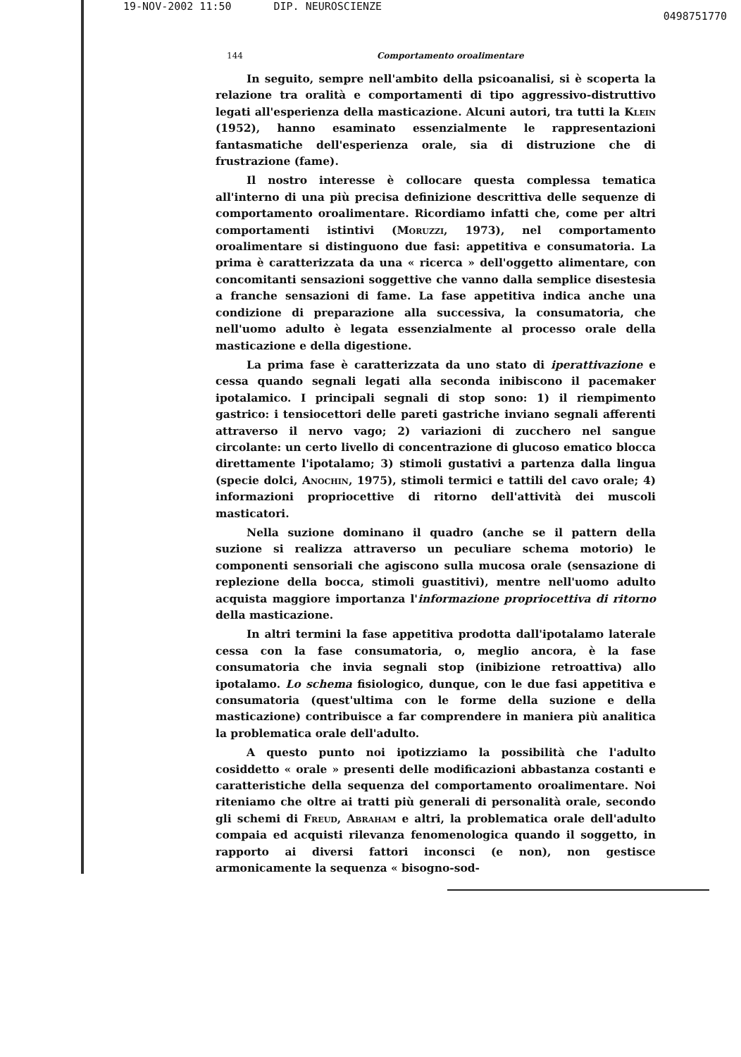19-NOV-2002 11:50 DIP. NEUROSCIENZE 0498751770
144 Comportamento oroalimentare
In seguito, sempre nell'ambito della psicoanalisi, si è scoperta la relazione tra oralità e comportamenti di tipo aggressivo-distruttivo legati all'esperienza della masticazione. Alcuni autori, tra tutti la Klein (1952), hanno esaminato essenzialmente le rappresentazioni fantasmatiche dell'esperienza orale, sia di distruzione che di frustrazione (fame).
Il nostro interesse è collocare questa complessa tematica all'interno di una più precisa definizione descrittiva delle sequenze di comportamento oroalimentare. Ricordiamo infatti che, come per altri comportamenti istintivi (Moruzzi, 1973), nel comportamento oroalimentare si distinguono due fasi: appetitiva e consumatoria. La prima è caratterizzata da una « ricerca » dell'oggetto alimentare, con concomitanti sensazioni soggettive che vanno dalla semplice disestesia a franche sensazioni di fame. La fase appetitiva indica anche una condizione di preparazione alla successiva, la consumatoria, che nell'uomo adulto è legata essenzialmente al processo orale della masticazione e della digestione.
La prima fase è caratterizzata da uno stato di iperattivazione e cessa quando segnali legati alla seconda inibiscono il pacemaker ipotalamico. I principali segnali di stop sono: 1) il riempimento gastrico: i tensiocettori delle pareti gastriche inviano segnali afferenti attraverso il nervo vago; 2) variazioni di zucchero nel sangue circolante: un certo livello di concentrazione di glucoso ematico blocca direttamente l'ipotalamo; 3) stimoli gustativi a partenza dalla lingua (specie dolci, Anochin, 1975), stimoli termici e tattili del cavo orale; 4) informazioni propriocettive di ritorno dell'attività dei muscoli masticatori.
Nella suzione dominano il quadro (anche se il pattern della suzione si realizza attraverso un peculiare schema motorio) le componenti sensoriali che agiscono sulla mucosa orale (sensazione di replezione della bocca, stimoli guastitivi), mentre nell'uomo adulto acquista maggiore importanza l'informazione propriocettiva di ritorno della masticazione.
In altri termini la fase appetitiva prodotta dall'ipotalamo laterale cessa con la fase consumatoria, o, meglio ancora, è la fase consumatoria che invia segnali stop (inibizione retroattiva) allo ipotalamo. Lo schema fisiologico, dunque, con le due fasi appetitiva e consumatoria (quest'ultima con le forme della suzione e della masticazione) contribuisce a far comprendere in maniera più analitica la problematica orale dell'adulto.
A questo punto noi ipotizziamo la possibilità che l'adulto cosiddetto « orale » presenti delle modificazioni abbastanza costanti e caratteristiche della sequenza del comportamento oroalimentare. Noi riteniamo che oltre ai tratti più generali di personalità orale, secondo gli schemi di Freud, Abraham e altri, la problematica orale dell'adulto compaia ed acquisti rilevanza fenomenologica quando il soggetto, in rapporto ai diversi fattori inconsci (e non), non gestisce armonicamente la sequenza « bisogno-sod-